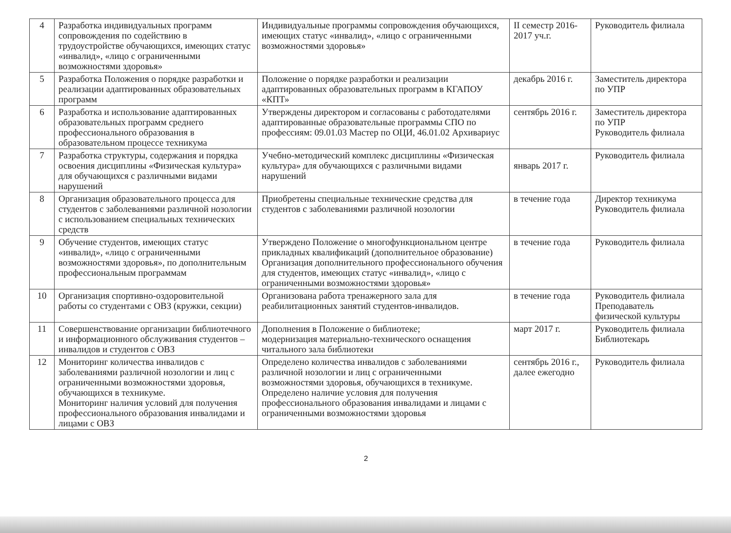| 4 | Разработка индивидуальных программ сопровождения по содействию в трудоустройстве обучающихся, имеющих статус «инвалид», «лицо с ограниченными возможностями здоровья» | Индивидуальные программы сопровождения обучающихся, имеющих статус «инвалид», «лицо с ограниченными возможностями здоровья» | II семестр 2016-2017 уч.г. | Руководитель филиала |
| 5 | Разработка Положения о порядке разработки и реализации адаптированных образовательных программ | Положение о порядке разработки и реализации адаптированных образовательных программ в КГАПОУ «КПТ» | декабрь 2016 г. | Заместитель директора по УПР |
| 6 | Разработка и использование адаптированных образовательных программ среднего профессионального образования в образовательном процессе техникума | Утверждены директором и согласованы с работодателями адаптированные образовательные программы СПО по профессиям: 09.01.03 Мастер по ОЦИ, 46.01.02 Архивариус | сентябрь 2016 г. | Заместитель директора по УПР Руководитель филиала |
| 7 | Разработка структуры, содержания и порядка освоения дисциплины «Физическая культура» для обучающихся с различными видами нарушений | Учебно-методический комплекс дисциплины «Физическая культура» для обучающихся с различными видами нарушений | январь 2017 г. | Руководитель филиала |
| 8 | Организация образовательного процесса для студентов с заболеваниями различной нозологии с использованием специальных технических средств | Приобретены специальные технические средства для студентов с заболеваниями различной нозологии | в течение года | Директор техникума Руководитель филиала |
| 9 | Обучение студентов, имеющих статус «инвалид», «лицо с ограниченными возможностями здоровья», по дополнительным профессиональным программам | Утверждено Положение о многофункциональном центре прикладных квалификаций (дополнительное образование) Организация дополнительного профессионального обучения для студентов, имеющих статус «инвалид», «лицо с ограниченными возможностями здоровья» | в течение года | Руководитель филиала |
| 10 | Организация спортивно-оздоровительной работы со студентами с ОВЗ (кружки, секции) | Организована работа тренажерного зала для реабилитационных занятий студентов-инвалидов. | в течение года | Руководитель филиала Преподаватель физической культуры |
| 11 | Совершенствование организации библиотечного и информационного обслуживания студентов – инвалидов и студентов с ОВЗ | Дополнения в Положение о библиотеке; модернизация материально-технического оснащения читального зала библиотеки | март 2017 г. | Руководитель филиала Библиотекарь |
| 12 | Мониторинг количества инвалидов с заболеваниями различной нозологии и лиц с ограниченными возможностями здоровья, обучающихся в техникуме. Мониторинг наличия условий для получения профессионального образования инвалидами и лицами с ОВЗ | Определено количества инвалидов с заболеваниями различной нозологии и лиц с ограниченными возможностями здоровья, обучающихся в техникуме. Определено наличие условия для получения профессионального образования инвалидами и лицами с ограниченными возможностями здоровья | сентябрь 2016 г., далее ежегодно | Руководитель филиала |
2